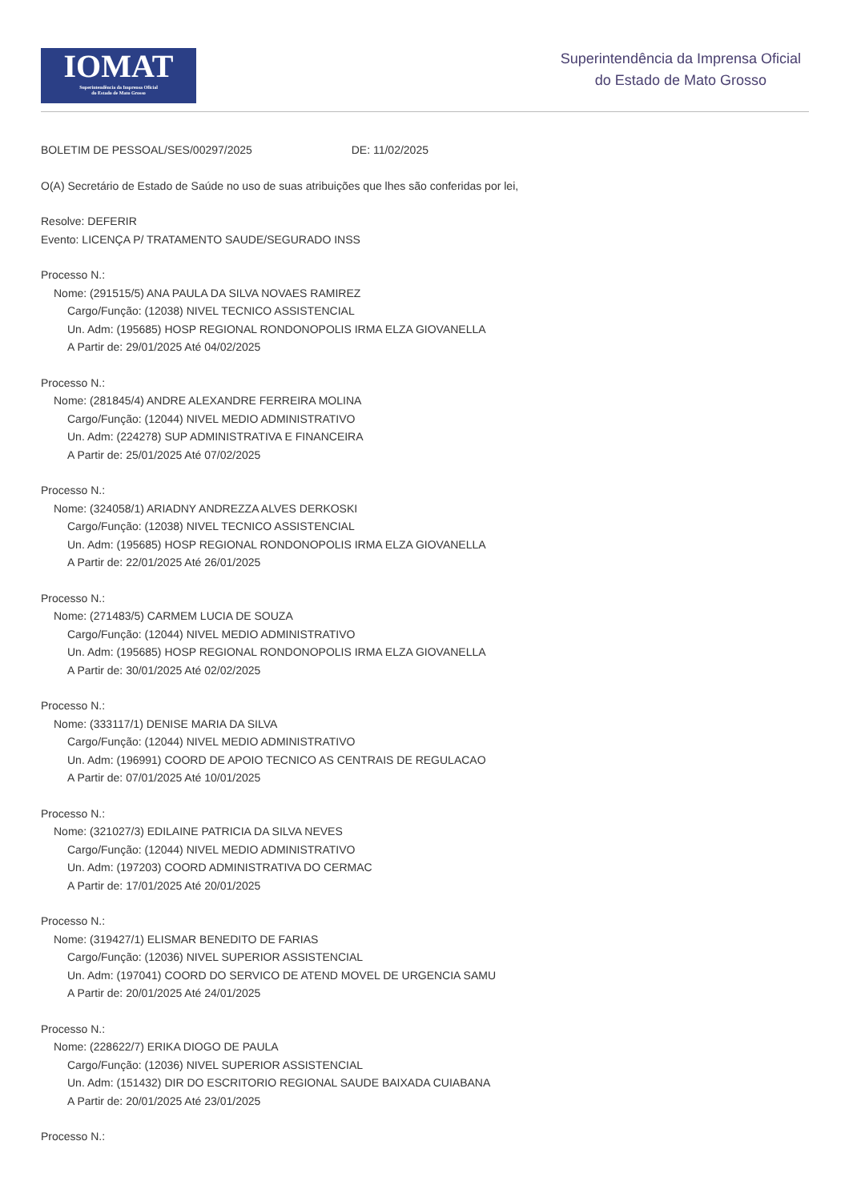IOMAT
Superintendência da Imprensa Oficial
do Estado de Mato Grosso
Superintendência da Imprensa Oficial
do Estado de Mato Grosso
BOLETIM DE PESSOAL/SES/00297/2025 DE: 11/02/2025
O(A) Secretário de Estado de Saúde no uso de suas atribuições que lhes são conferidas por lei,
Resolve: DEFERIR
Evento: LICENÇA P/ TRATAMENTO SAUDE/SEGURADO INSS
Processo N.:
Nome: (291515/5) ANA PAULA DA SILVA NOVAES RAMIREZ
Cargo/Função: (12038) NIVEL TECNICO ASSISTENCIAL
Un. Adm: (195685) HOSP REGIONAL RONDONOPOLIS IRMA ELZA GIOVANELLA
A Partir de: 29/01/2025 Até 04/02/2025
Processo N.:
Nome: (281845/4) ANDRE ALEXANDRE FERREIRA MOLINA
Cargo/Função: (12044) NIVEL MEDIO ADMINISTRATIVO
Un. Adm: (224278) SUP ADMINISTRATIVA E FINANCEIRA
A Partir de: 25/01/2025 Até 07/02/2025
Processo N.:
Nome: (324058/1) ARIADNY ANDREZZA ALVES DERKOSKI
Cargo/Função: (12038) NIVEL TECNICO ASSISTENCIAL
Un. Adm: (195685) HOSP REGIONAL RONDONOPOLIS IRMA ELZA GIOVANELLA
A Partir de: 22/01/2025 Até 26/01/2025
Processo N.:
Nome: (271483/5) CARMEM LUCIA DE SOUZA
Cargo/Função: (12044) NIVEL MEDIO ADMINISTRATIVO
Un. Adm: (195685) HOSP REGIONAL RONDONOPOLIS IRMA ELZA GIOVANELLA
A Partir de: 30/01/2025 Até 02/02/2025
Processo N.:
Nome: (333117/1) DENISE MARIA DA SILVA
Cargo/Função: (12044) NIVEL MEDIO ADMINISTRATIVO
Un. Adm: (196991) COORD DE APOIO TECNICO AS CENTRAIS DE REGULACAO
A Partir de: 07/01/2025 Até 10/01/2025
Processo N.:
Nome: (321027/3) EDILAINE PATRICIA DA SILVA NEVES
Cargo/Função: (12044) NIVEL MEDIO ADMINISTRATIVO
Un. Adm: (197203) COORD ADMINISTRATIVA DO CERMAC
A Partir de: 17/01/2025 Até 20/01/2025
Processo N.:
Nome: (319427/1) ELISMAR BENEDITO DE FARIAS
Cargo/Função: (12036) NIVEL SUPERIOR ASSISTENCIAL
Un. Adm: (197041) COORD DO SERVICO DE ATEND MOVEL DE URGENCIA SAMU
A Partir de: 20/01/2025 Até 24/01/2025
Processo N.:
Nome: (228622/7) ERIKA DIOGO DE PAULA
Cargo/Função: (12036) NIVEL SUPERIOR ASSISTENCIAL
Un. Adm: (151432) DIR DO ESCRITORIO REGIONAL SAUDE BAIXADA CUIABANA
A Partir de: 20/01/2025 Até 23/01/2025
Processo N.: